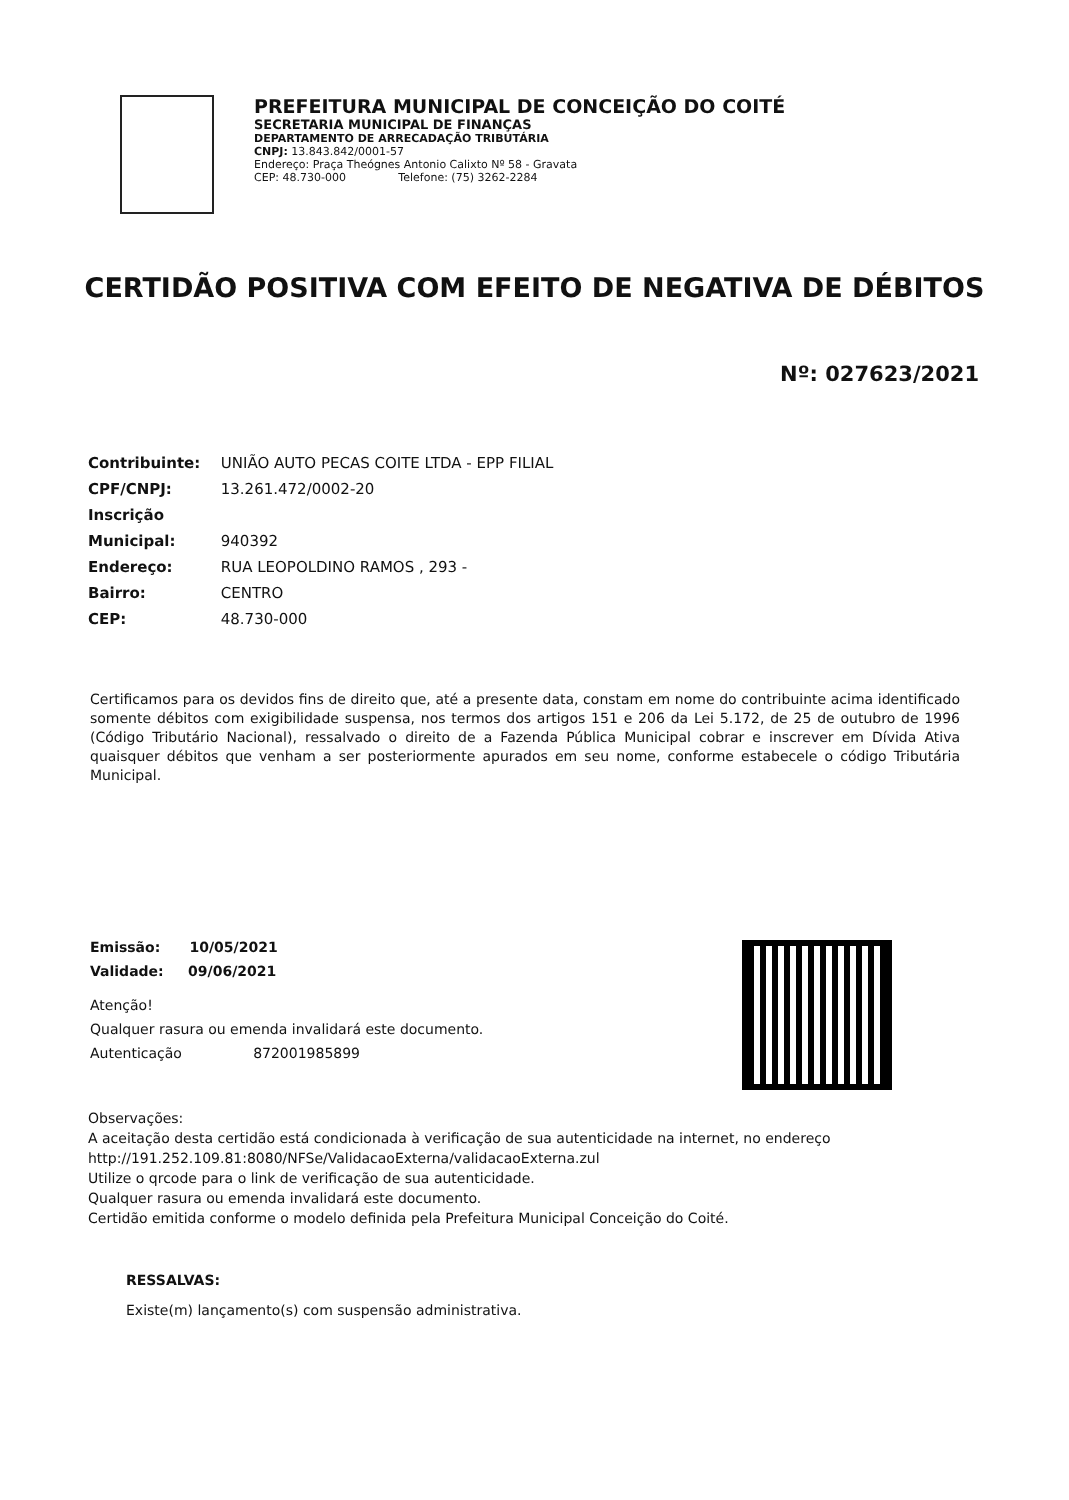PREFEITURA MUNICIPAL DE CONCEIÇÃO DO COITÉ
SECRETARIA MUNICIPAL DE FINANÇAS
DEPARTAMENTO DE ARRECADAÇÃO TRIBUTÁRIA
CNPJ: 13.843.842/0001-57
Endereço: Praça Theógnes Antonio Calixto Nº 58 - Gravata
CEP: 48.730-000 Telefone: (75) 3262-2284
CERTIDÃO POSITIVA COM EFEITO DE NEGATIVA DE DÉBITOS
Nº: 027623/2021
Contribuinte: UNIÃO AUTO PECAS COITE LTDA - EPP FILIAL
CPF/CNPJ: 13.261.472/0002-20
Inscrição Municipal: 940392
Endereço: RUA LEOPOLDINO RAMOS , 293 -
Bairro: CENTRO
CEP: 48.730-000
Certificamos para os devidos fins de direito que, até a presente data, constam em nome do contribuinte acima identificado somente débitos com exigibilidade suspensa, nos termos dos artigos 151 e 206 da Lei 5.172, de 25 de outubro de 1996 (Código Tributário Nacional), ressalvado o direito de a Fazenda Pública Municipal cobrar e inscrever em Dívida Ativa quaisquer débitos que venham a ser posteriormente apurados em seu nome, conforme estabecele o código Tributária Municipal.
Emissão: 10/05/2021
Validade: 09/06/2021
Atenção!
Qualquer rasura ou emenda invalidará este documento.
Autenticação 872001985899
Observações:
A aceitação desta certidão está condicionada à verificação de sua autenticidade na internet, no endereço
http://191.252.109.81:8080/NFSe/ValidacaoExterna/validacaoExterna.zul
Utilize o qrcode para o link de verificação de sua autenticidade.
Qualquer rasura ou emenda invalidará este documento.
Certidão emitida conforme o modelo definida pela Prefeitura Municipal Conceição do Coité.
RESSALVAS:
Existe(m) lançamento(s) com suspensão administrativa.